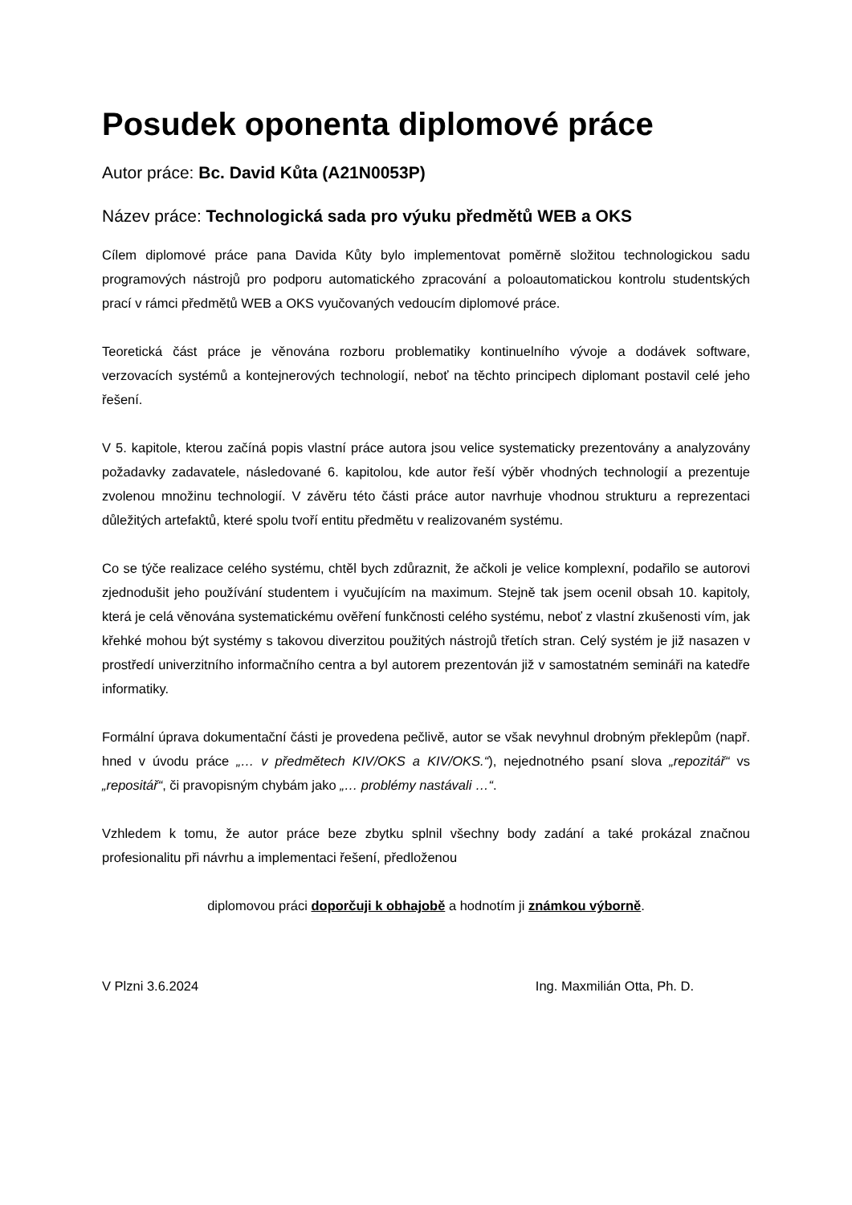Posudek oponenta diplomové práce
Autor práce: Bc. David Kůta (A21N0053P)
Název práce: Technologická sada pro výuku předmětů WEB a OKS
Cílem diplomové práce pana Davida Kůty bylo implementovat poměrně složitou technologickou sadu programových nástrojů pro podporu automatického zpracování a poloautomatickou kontrolu studentských prací v rámci předmětů WEB a OKS vyučovaných vedoucím diplomové práce.
Teoretická část práce je věnována rozboru problematiky kontinuelního vývoje a dodávek software, verzovacích systémů a kontejnerových technologií, neboť na těchto principech diplomant postavil celé jeho řešení.
V 5. kapitole, kterou začíná popis vlastní práce autora jsou velice systematicky prezentovány a analyzovány požadavky zadavatele, následované 6. kapitolou, kde autor řeší výběr vhodných technologií a prezentuje zvolenou množinu technologií. V závěru této části práce autor navrhuje vhodnou strukturu a reprezentaci důležitých artefaktů, které spolu tvoří entitu předmětu v realizovaném systému.
Co se týče realizace celého systému, chtěl bych zdůraznit, že ačkoli je velice komplexní, podařilo se autorovi zjednodušit jeho používání studentem i vyučujícím na maximum. Stejně tak jsem ocenil obsah 10. kapitoly, která je celá věnována systematickému ověření funkčnosti celého systému, neboť z vlastní zkušenosti vím, jak křehké mohou být systémy s takovou diverzitou použitých nástrojů třetích stran. Celý systém je již nasazen v prostředí univerzitního informačního centra a byl autorem prezentován již v samostatném semináři na katedře informatiky.
Formální úprava dokumentační části je provedena pečlivě, autor se však nevyhnul drobným překlepům (např. hned v úvodu práce „… v předmětech KIV/OKS a KIV/OKS.“), nejednotného psaní slova „repozitář“ vs „repositář“, či pravopisným chybám jako „… problémy nastávali …“.
Vzhledem k tomu, že autor práce beze zbytku splnil všechny body zadání a také prokázal značnou profesionalitu při návrhu a implementaci řešení, předloženou
diplomovou práci doporčuji k obhajobě a hodnotím ji známkou výborně.
V Plzni 3.6.2024 Ing. Maxmilián Otta, Ph. D.